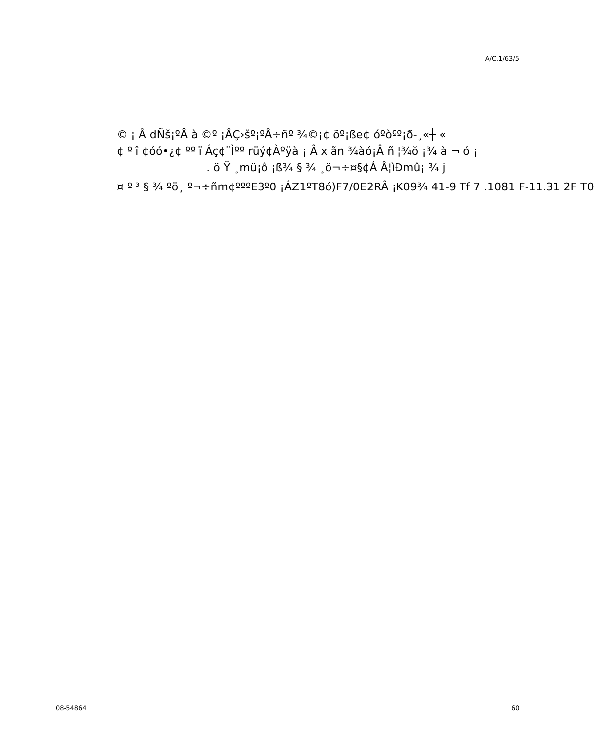A/C.1/63/5
© ¡ Â dÑš¡ºÂ à ©º ¡ÂÇ›šº¡ºÂ÷ñº ¾©¡¢ õº¡ße¢ óºòºº¡ð-¸«┼ «
¢ º î ¢óó•¿¢ ºº ï Áç¢¨Ìºº rüý¢Àºÿà ¡ Â ⅹ ãn ¾àó¡Â ñ ¦¾ŏ ¡¾ à ¬ ó ¡
. ö Ÿ ¸mü¡ô ¡ß¾ § ¾ ¸ö¬÷¤§¢Á Â¦ìÐmû¡ ¾ j
¤ º ³ § ¾ ºö¸ º¬÷ñm¢ºººE3º0 ¡ÁZ1ºT8ó)F7/0E2RÂ ¡K09¾ 41-9 Tf 7 .1081 F-11.31 2F T0
08-54864 60